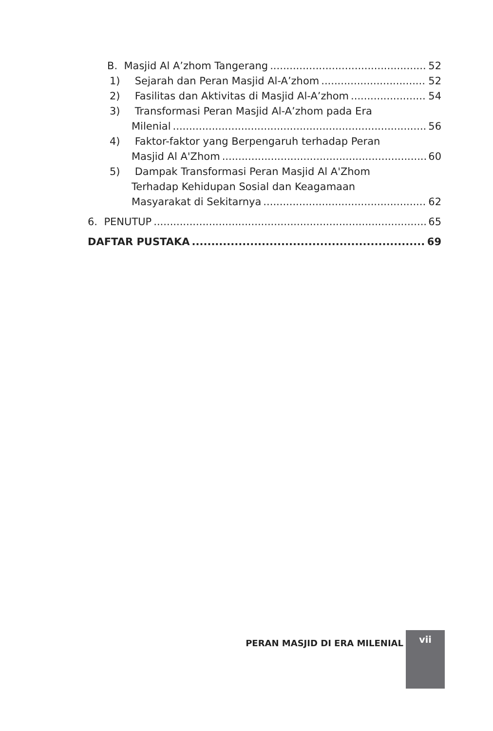B. Masjid Al A’zhom Tangerang 52
1) Sejarah dan Peran Masjid Al-A’zhom 52
2) Fasilitas dan Aktivitas di Masjid Al-A’zhom 54
3) Transformasi Peran Masjid Al-A’zhom pada Era
Milenial 56
4) Faktor-faktor yang Berpengaruh terhadap Peran
Masjid Al A'Zhom 60
5) Dampak Transformasi Peran Masjid Al A'Zhom
Terhadap Kehidupan Sosial dan Keagamaan
Masyarakat di Sekitarnya 62
6. PENUTUP 65
DAFTAR PUSTAKA 69
PERAN MASJID DI ERA MILENIAL
vii